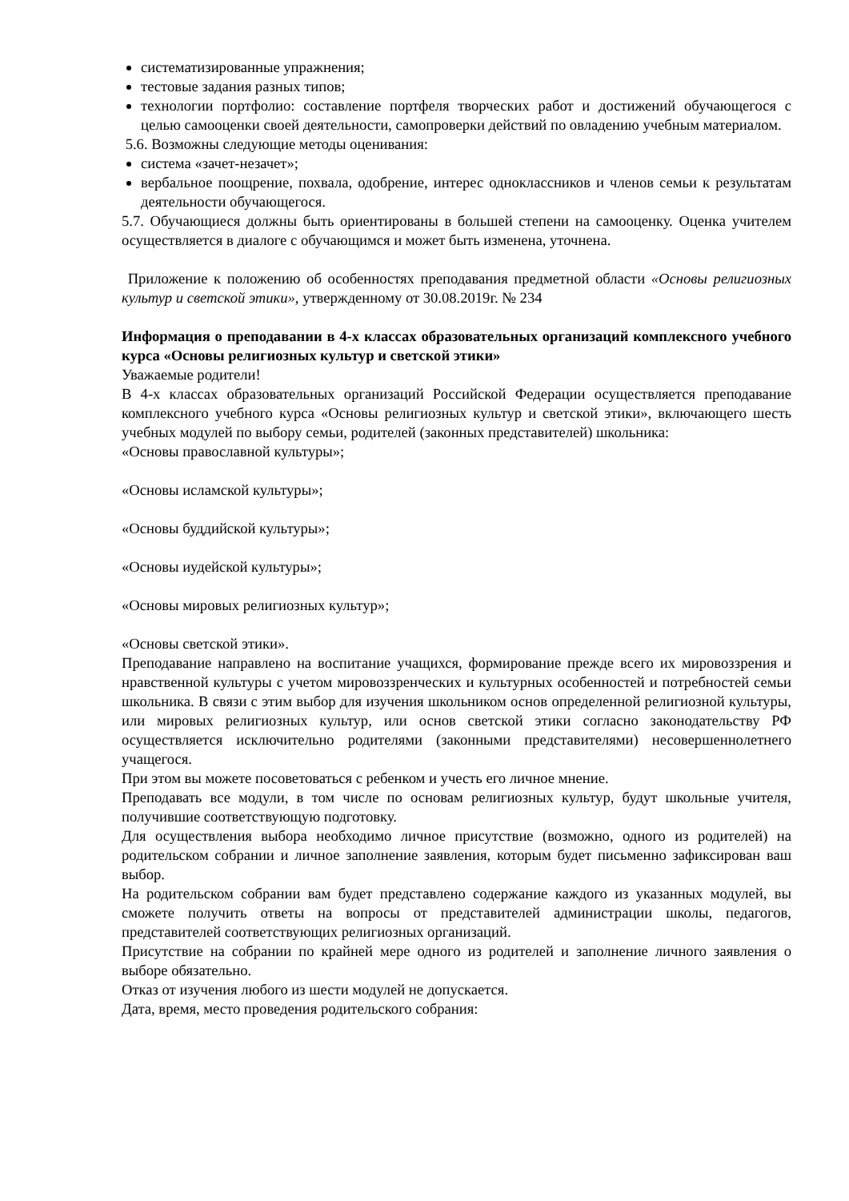систематизированные упражнения;
тестовые задания разных типов;
технологии портфолио: составление портфеля творческих работ и достижений обучающегося с целью самооценки своей деятельности, самопроверки действий по овладению учебным материалом.
5.6. Возможны следующие методы оценивания:
система «зачет-незачет»;
вербальное поощрение, похвала, одобрение, интерес одноклассников и членов семьи к результатам деятельности обучающегося.
5.7. Обучающиеся должны быть ориентированы в большей степени на самооценку. Оценка учителем осуществляется в диалоге с обучающимся и может быть изменена, уточнена.
Приложение к положению об особенностях преподавания предметной области «Основы религиозных культур и светской этики», утвержденному от 30.08.2019г. № 234
Информация о преподавании в 4-х классах образовательных организаций комплексного учебного курса «Основы религиозных культур и светской этики»
Уважаемые родители!
В 4-х классах образовательных организаций Российской Федерации осуществляется преподавание комплексного учебного курса «Основы религиозных культур и светской этики», включающего шесть учебных модулей по выбору семьи, родителей (законных представителей) школьника:
«Основы православной культуры»;
«Основы исламской культуры»;
«Основы буддийской культуры»;
«Основы иудейской культуры»;
«Основы мировых религиозных культур»;
«Основы светской этики».
Преподавание направлено на воспитание учащихся, формирование прежде всего их мировоззрения и нравственной культуры с учетом мировоззренческих и культурных особенностей и потребностей семьи школьника. В связи с этим выбор для изучения школьником основ определенной религиозной культуры, или мировых религиозных культур, или основ светской этики согласно законодательству РФ осуществляется исключительно родителями (законными представителями) несовершеннолетнего учащегося.
При этом вы можете посоветоваться с ребенком и учесть его личное мнение.
Преподавать все модули, в том числе по основам религиозных культур, будут школьные учителя, получившие соответствующую подготовку.
Для осуществления выбора необходимо личное присутствие (возможно, одного из родителей) на родительском собрании и личное заполнение заявления, которым будет письменно зафиксирован ваш выбор.
На родительском собрании вам будет представлено содержание каждого из указанных модулей, вы сможете получить ответы на вопросы от представителей администрации школы, педагогов, представителей соответствующих религиозных организаций.
Присутствие на собрании по крайней мере одного из родителей и заполнение личного заявления о выборе обязательно.
Отказ от изучения любого из шести модулей не допускается.
Дата, время, место проведения родительского собрания: